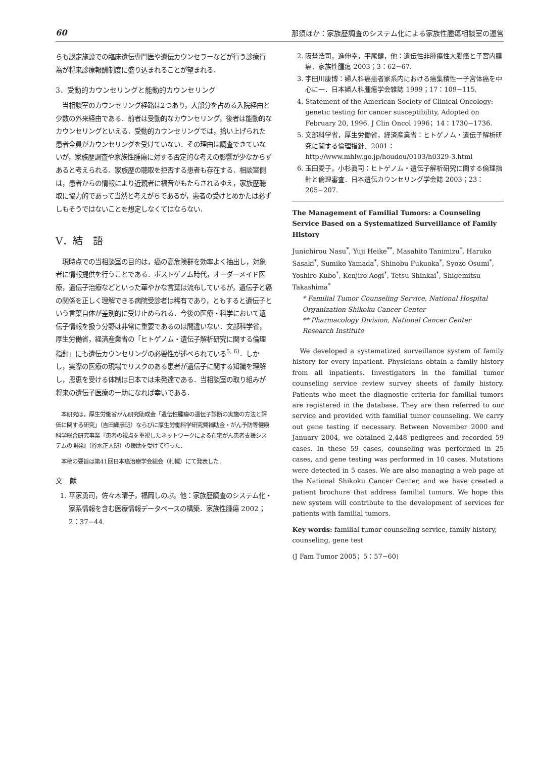60 那須ほか：家族歴調査のシステム化による家族性腫瘍相談室の運営
らも認定施設での臨床遺伝専門医や遺伝カウンセラーなどが行う診療行為が将来診療報酬制度に盛り込まれることが望まれる．
3．受動的カウンセリングと能動的カウンセリング
　当相談室のカウンセリング経路は2つあり，大部分を占める入院経由と少数の外来経由である．前者は受動的なカウンセリング，後者は能動的なカウンセリングといえる．受動的カウンセリングでは，拾い上げられた患者全員がカウンセリングを受けていない．その理由は調査できていないが，家族歴調査や家族性腫瘍に対する否定的な考えの影響が少なからずあると考えられる．家族歴の聴取を拒否する患者も存在する．相談室側は，患者からの情報により近親者に福音がもたらされるゆえ，家族歴聴取に協力的であって当然と考えがちであるが，患者の受けとめかたは必ずしもそうではないことを想定しなくてはならない．
V．結　語
　現時点での当相談室の目的は，癌の高危険群を効率よく抽出し，対象者に情報提供を行うことである．ポストゲノム時代，オーダーメイド医療，遺伝子治療などといった華やかな言葉は流布しているが，遺伝子と癌の関係を正しく理解できる病院受診者は稀有であり，ともすると遺伝子という言葉自体が差別的に受け止められる．今後の医療・科学において遺伝子情報を扱う分野は非常に重要であるのは間違いない．文部科学省，厚生労働省，経済産業省の「ヒトゲノム・遺伝子解析研究に関する倫理指針」にも遺伝カウンセリングの必要性が述べられている<sup>5, 6)</sup>．しかし，実際の医療の現場でリスクのある患者が遺伝子に関する知識を理解し，恩恵を受ける体制は日本では未発達である．当相談室の取り組みが将来の遺伝子医療の一助になれば幸いである．
　本研究は，厚生労働省がん研究助成金「遺伝性腫瘍の遺伝子診断の実施の方法と評価に関する研究」（吉田輝彦班）ならびに厚生労働科学研究費補助金・がん予防等健康科学総合研究事業『患者の視点を重視したネットワークによる在宅がん患者支援システムの開発』（谷水正人班）の援助を受けて行った．
　本稿の要旨は第41回日本癌治療学会総会（札幌）にて発表した．
文　献
1. 平家勇司，佐々木晴子，福岡しのぶ，他：家族歴調査のシステム化・家系情報を含む医療情報データベースの構築．家族性腫瘍 2002；2：37−44.
2. 阪埜浩司，進伸幸，平尾健，他：遺伝性非腫瘍性大腸癌と子宮内膜癌．家族性腫瘍 2003；3：62−67.
3. 宇田川康博：婦人科癌患者家系内における癌集積性一子宮体癌を中心に一．日本婦人科腫瘍学会雑誌 1999；17：109−115.
4. Statement of the American Society of Clinical Oncology: genetic testing for cancer susceptibility, Adopted on February 20, 1996. J Clin Oncol 1996；14：1730−1736.
5. 文部科学省，厚生労働省，経済産業省：ヒトゲノム・遺伝子解析研究に関する倫理指針．2001：http://www.mhlw.go.jp/houdou/0103/h0329-3.html
6. 玉田愛子，小杉眞司：ヒトゲノム・遺伝子解析研究に関する倫理指針と倫理審査．日本遺伝カウンセリング学会誌 2003；23：205−207.
The Management of Familial Tumors: a Counseling Service Based on a Systematized Surveillance of Family History
Junichirou Nasu<sup>*</sup>, Yuji Heike<sup>**</sup>, Masahito Tanimizu<sup>*</sup>, Haruko Sasaki<sup>*</sup>, Sumiko Yamada<sup>*</sup>, Shinobu Fukuoka<sup>*</sup>, Syozo Osumi<sup>*</sup>, Yoshiro Kubo<sup>*</sup>, Kenjiro Aogi<sup>*</sup>, Tetsu Shinkai<sup>*</sup>, Shigemitsu Takashima<sup>*</sup>
* Familial Tumor Counseling Service, National Hospital Organization Shikoku Cancer Center
** Pharmacology Division, National Cancer Center Research Institute
　We developed a systematized surveillance system of family history for every inpatient. Physicians obtain a family history from all inpatients. Investigators in the familial tumor counseling service review survey sheets of family history. Patients who meet the diagnostic criteria for familial tumors are registered in the database. They are then referred to our service and provided with familial tumor counseling. We carry out gene testing if necessary. Between November 2000 and January 2004, we obtained 2,448 pedigrees and recorded 59 cases. In these 59 cases, counseling was performed in 25 cases, and gene testing was performed in 10 cases. Mutations were detected in 5 cases. We are also managing a web page at the National Shikoku Cancer Center, and we have created a patient brochure that address familial tumors. We hope this new system will contribute to the development of services for patients with familial tumors.
Key words: familial tumor counseling service, family history, counseling, gene test
(J Fam Tumor 2005；5：57−60)